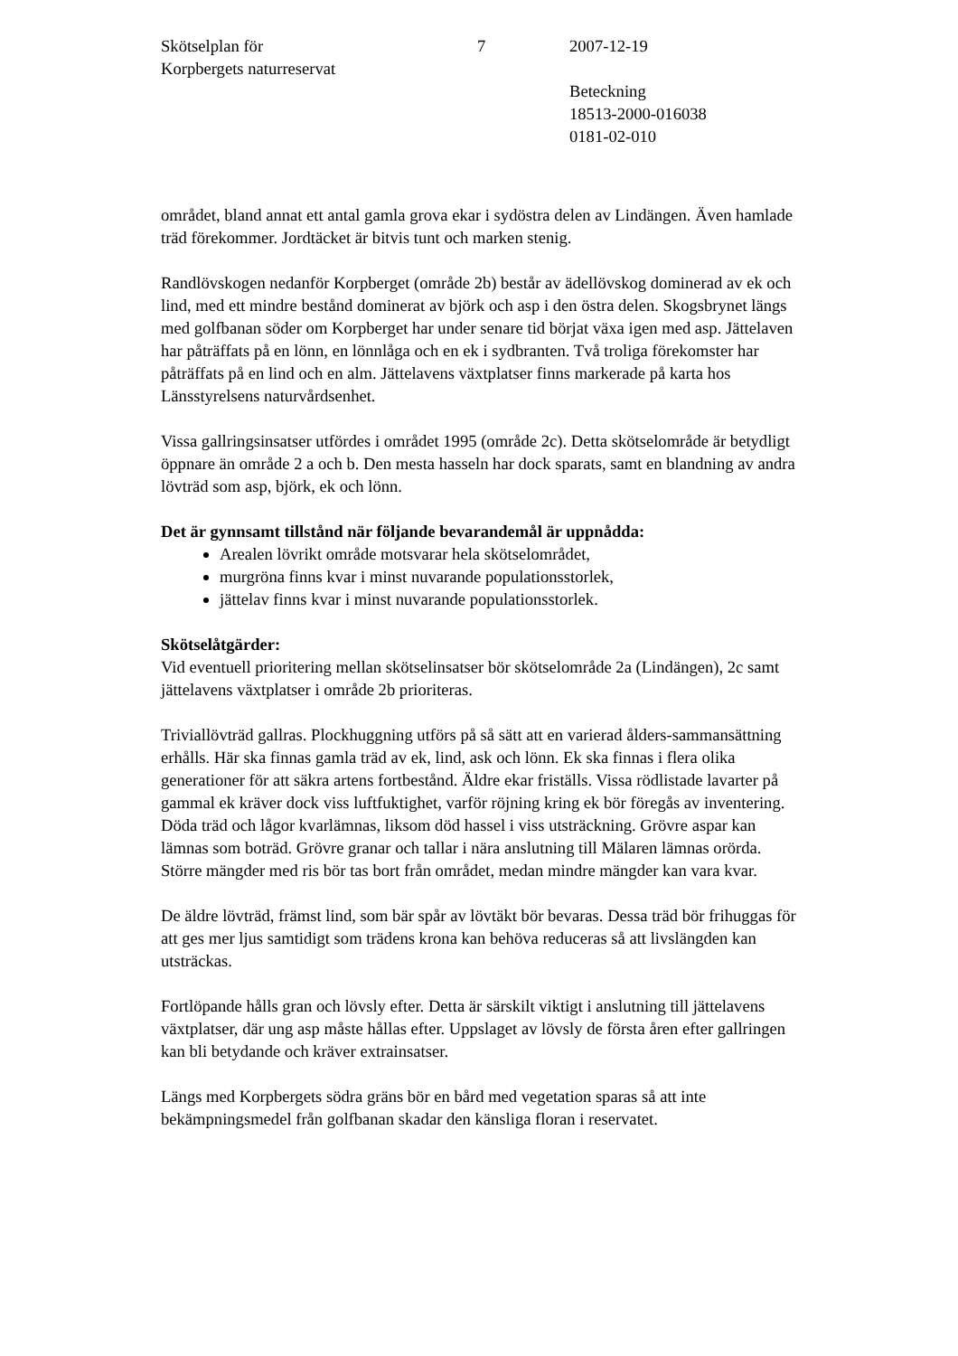Skötselplan för
Korpbergets naturreservat
7 2007-12-19
Beteckning
18513-2000-016038
0181-02-010
området, bland annat ett antal gamla grova ekar i sydöstra delen av Lindängen. Även hamlade träd förekommer. Jordtäcket är bitvis tunt och marken stenig.
Randlövskogen nedanför Korpberget (område 2b) består av ädellövskog dominerad av ek och lind, med ett mindre bestånd dominerat av björk och asp i den östra delen. Skogsbrynet längs med golfbanan söder om Korpberget har under senare tid börjat växa igen med asp. Jättelaven har påträffats på en lönn, en lönnlåga och en ek i sydbranten. Två troliga förekomster har påträffats på en lind och en alm. Jättelavens växtplatser finns markerade på karta hos Länsstyrelsens naturvårdsenhet.
Vissa gallringsinsatser utfördes i området 1995 (område 2c). Detta skötselområde är betydligt öppnare än område 2 a och b. Den mesta hasseln har dock sparats, samt en blandning av andra lövträd som asp, björk, ek och lönn.
Det är gynnsamt tillstånd när följande bevarandemål är uppnådda:
Arealen lövrikt område motsvarar hela skötselområdet,
murgröna finns kvar i minst nuvarande populationsstorlek,
jättelav finns kvar i minst nuvarande populationsstorlek.
Skötselåtgärder:
Vid eventuell prioritering mellan skötselinsatser bör skötselområde 2a (Lindängen), 2c samt jättelavens växtplatser i område 2b prioriteras.
Triviallövträd gallras. Plockhuggning utförs på så sätt att en varierad ålders-sammansättning erhålls. Här ska finnas gamla träd av ek, lind, ask och lönn. Ek ska finnas i flera olika generationer för att säkra artens fortbestånd. Äldre ekar friställs. Vissa rödlistade lavarter på gammal ek kräver dock viss luftfuktighet, varför röjning kring ek bör föregås av inventering. Döda träd och lågor kvarlämnas, liksom död hassel i viss utsträckning. Grövre aspar kan lämnas som boträd. Grövre granar och tallar i nära anslutning till Mälaren lämnas orörda. Större mängder med ris bör tas bort från området, medan mindre mängder kan vara kvar.
De äldre lövträd, främst lind, som bär spår av lövtäkt bör bevaras. Dessa träd bör frihuggas för att ges mer ljus samtidigt som trädens krona kan behöva reduceras så att livslängden kan utsträckas.
Fortlöpande hålls gran och lövsly efter. Detta är särskilt viktigt i anslutning till jättelavens växtplatser, där ung asp måste hållas efter. Uppslaget av lövsly de första åren efter gallringen kan bli betydande och kräver extrainsatser.
Längs med Korpbergets södra gräns bör en bård med vegetation sparas så att inte bekämpningsmedel från golfbanan skadar den känsliga floran i reservatet.